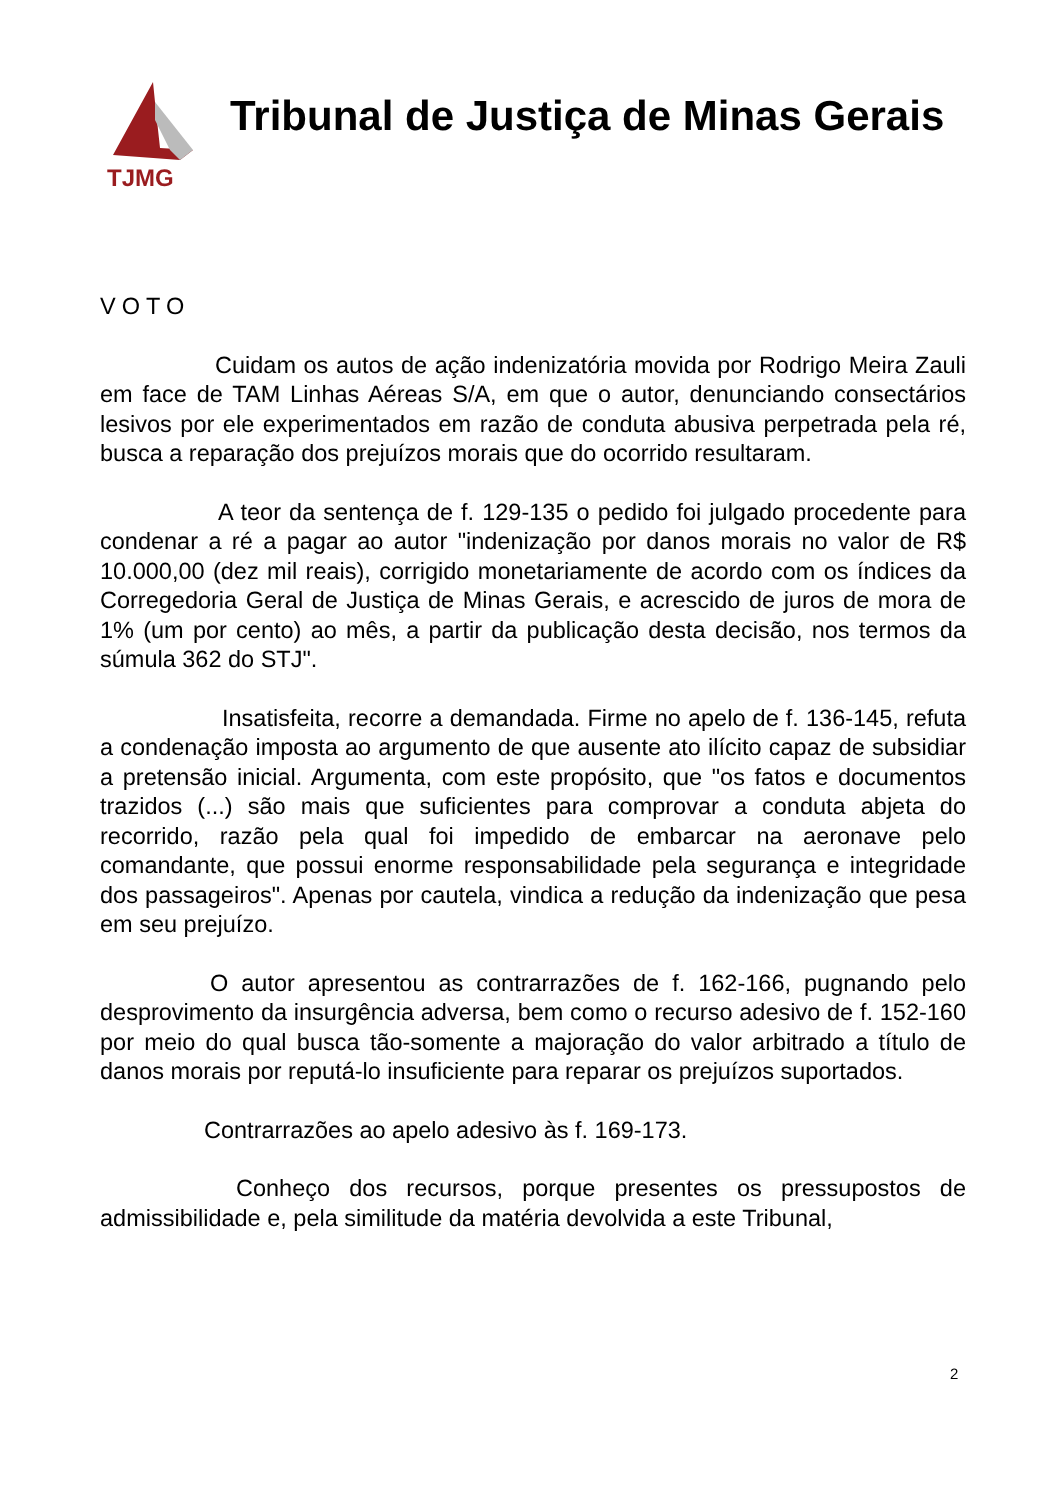TJMG
Tribunal de Justiça de Minas Gerais
VOTO
Cuidam os autos de ação indenizatória movida por Rodrigo Meira Zauli em face de TAM Linhas Aéreas S/A, em que o autor, denunciando consectários lesivos por ele experimentados em razão de conduta abusiva perpetrada pela ré, busca a reparação dos prejuízos morais que do ocorrido resultaram.
A teor da sentença de f. 129-135 o pedido foi julgado procedente para condenar a ré a pagar ao autor "indenização por danos morais no valor de R$ 10.000,00 (dez mil reais), corrigido monetariamente de acordo com os índices da Corregedoria Geral de Justiça de Minas Gerais, e acrescido de juros de mora de 1% (um por cento) ao mês, a partir da publicação desta decisão, nos termos da súmula 362 do STJ".
Insatisfeita, recorre a demandada. Firme no apelo de f. 136-145, refuta a condenação imposta ao argumento de que ausente ato ilícito capaz de subsidiar a pretensão inicial. Argumenta, com este propósito, que "os fatos e documentos trazidos (...) são mais que suficientes para comprovar a conduta abjeta do recorrido, razão pela qual foi impedido de embarcar na aeronave pelo comandante, que possui enorme responsabilidade pela segurança e integridade dos passageiros". Apenas por cautela, vindica a redução da indenização que pesa em seu prejuízo.
O autor apresentou as contrarrazões de f. 162-166, pugnando pelo desprovimento da insurgência adversa, bem como o recurso adesivo de f. 152-160 por meio do qual busca tão-somente a majoração do valor arbitrado a título de danos morais por reputá-lo insuficiente para reparar os prejuízos suportados.
Contrarrazões ao apelo adesivo às f. 169-173.
Conheço dos recursos, porque presentes os pressupostos de admissibilidade e, pela similitude da matéria devolvida a este Tribunal,
2